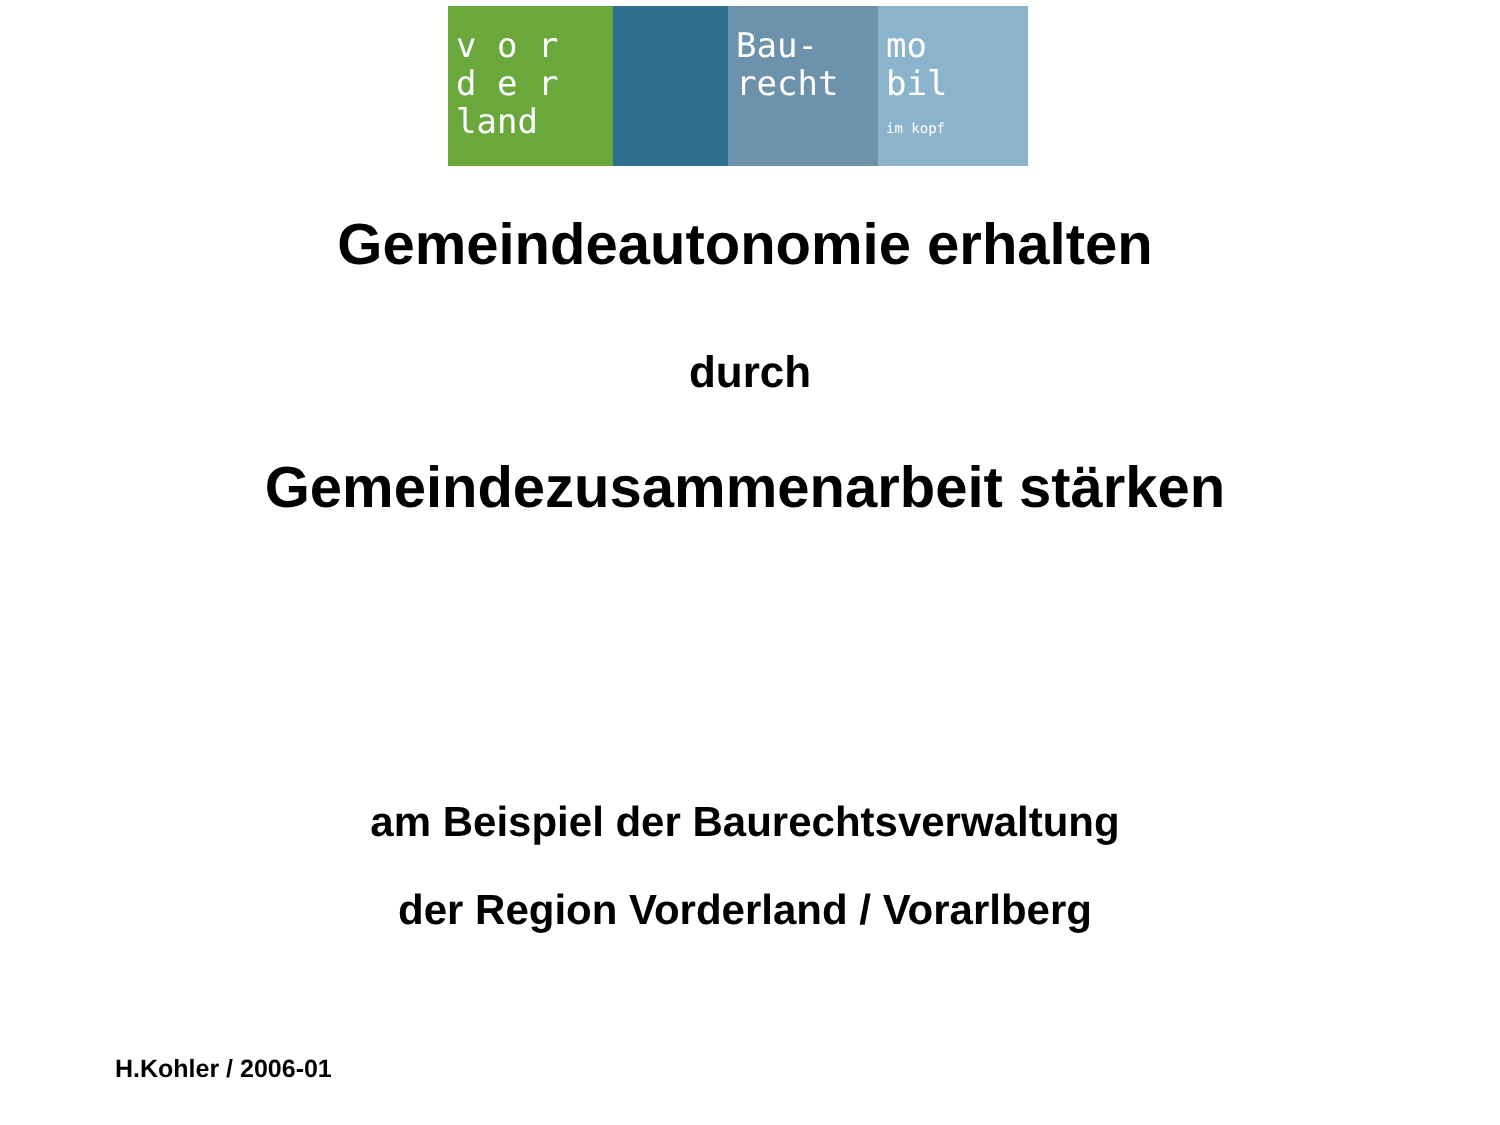v o r
d e r
land
Bau-
recht
mo
bil
im kopf
Gemeindeautonomie erhalten
durch
Gemeindezusammenarbeit stärken
am Beispiel der Baurechtsverwaltung
der Region Vorderland / Vorarlberg
H.Kohler / 2006-01